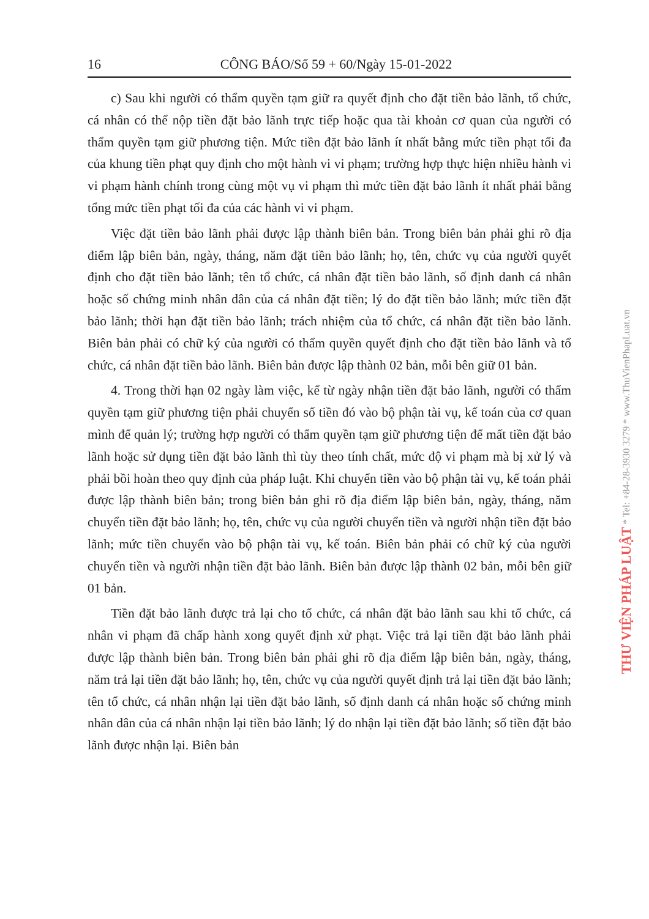16 CÔNG BÁO/Số 59 + 60/Ngày 15-01-2022
c) Sau khi người có thẩm quyền tạm giữ ra quyết định cho đặt tiền bảo lãnh, tổ chức, cá nhân có thể nộp tiền đặt bảo lãnh trực tiếp hoặc qua tài khoản cơ quan của người có thẩm quyền tạm giữ phương tiện. Mức tiền đặt bảo lãnh ít nhất bằng mức tiền phạt tối đa của khung tiền phạt quy định cho một hành vi vi phạm; trường hợp thực hiện nhiều hành vi vi phạm hành chính trong cùng một vụ vi phạm thì mức tiền đặt bảo lãnh ít nhất phải bằng tổng mức tiền phạt tối đa của các hành vi vi phạm.
Việc đặt tiền bảo lãnh phải được lập thành biên bản. Trong biên bản phải ghi rõ địa điểm lập biên bản, ngày, tháng, năm đặt tiền bảo lãnh; họ, tên, chức vụ của người quyết định cho đặt tiền bảo lãnh; tên tổ chức, cá nhân đặt tiền bảo lãnh, số định danh cá nhân hoặc số chứng minh nhân dân của cá nhân đặt tiền; lý do đặt tiền bảo lãnh; mức tiền đặt bảo lãnh; thời hạn đặt tiền bảo lãnh; trách nhiệm của tổ chức, cá nhân đặt tiền bảo lãnh. Biên bản phải có chữ ký của người có thẩm quyền quyết định cho đặt tiền bảo lãnh và tổ chức, cá nhân đặt tiền bảo lãnh. Biên bản được lập thành 02 bản, mỗi bên giữ 01 bản.
4. Trong thời hạn 02 ngày làm việc, kể từ ngày nhận tiền đặt bảo lãnh, người có thẩm quyền tạm giữ phương tiện phải chuyển số tiền đó vào bộ phận tài vụ, kế toán của cơ quan mình để quản lý; trường hợp người có thẩm quyền tạm giữ phương tiện để mất tiền đặt bảo lãnh hoặc sử dụng tiền đặt bảo lãnh thì tùy theo tính chất, mức độ vi phạm mà bị xử lý và phải bồi hoàn theo quy định của pháp luật. Khi chuyển tiền vào bộ phận tài vụ, kế toán phải được lập thành biên bản; trong biên bản ghi rõ địa điểm lập biên bản, ngày, tháng, năm chuyển tiền đặt bảo lãnh; họ, tên, chức vụ của người chuyển tiền và người nhận tiền đặt bảo lãnh; mức tiền chuyển vào bộ phận tài vụ, kế toán. Biên bản phải có chữ ký của người chuyển tiền và người nhận tiền đặt bảo lãnh. Biên bản được lập thành 02 bản, mỗi bên giữ 01 bản.
Tiền đặt bảo lãnh được trả lại cho tổ chức, cá nhân đặt bảo lãnh sau khi tổ chức, cá nhân vi phạm đã chấp hành xong quyết định xử phạt. Việc trả lại tiền đặt bảo lãnh phải được lập thành biên bản. Trong biên bản phải ghi rõ địa điểm lập biên bản, ngày, tháng, năm trả lại tiền đặt bảo lãnh; họ, tên, chức vụ của người quyết định trả lại tiền đặt bảo lãnh; tên tổ chức, cá nhân nhận lại tiền đặt bảo lãnh, số định danh cá nhân hoặc số chứng minh nhân dân của cá nhân nhận lại tiền bảo lãnh; lý do nhận lại tiền đặt bảo lãnh; số tiền đặt bảo lãnh được nhận lại. Biên bản
THƯ VIỆN PHÁP LUẬT * Tel: +84-28-3930 3279 * www.ThuVienPhapLuat.vn